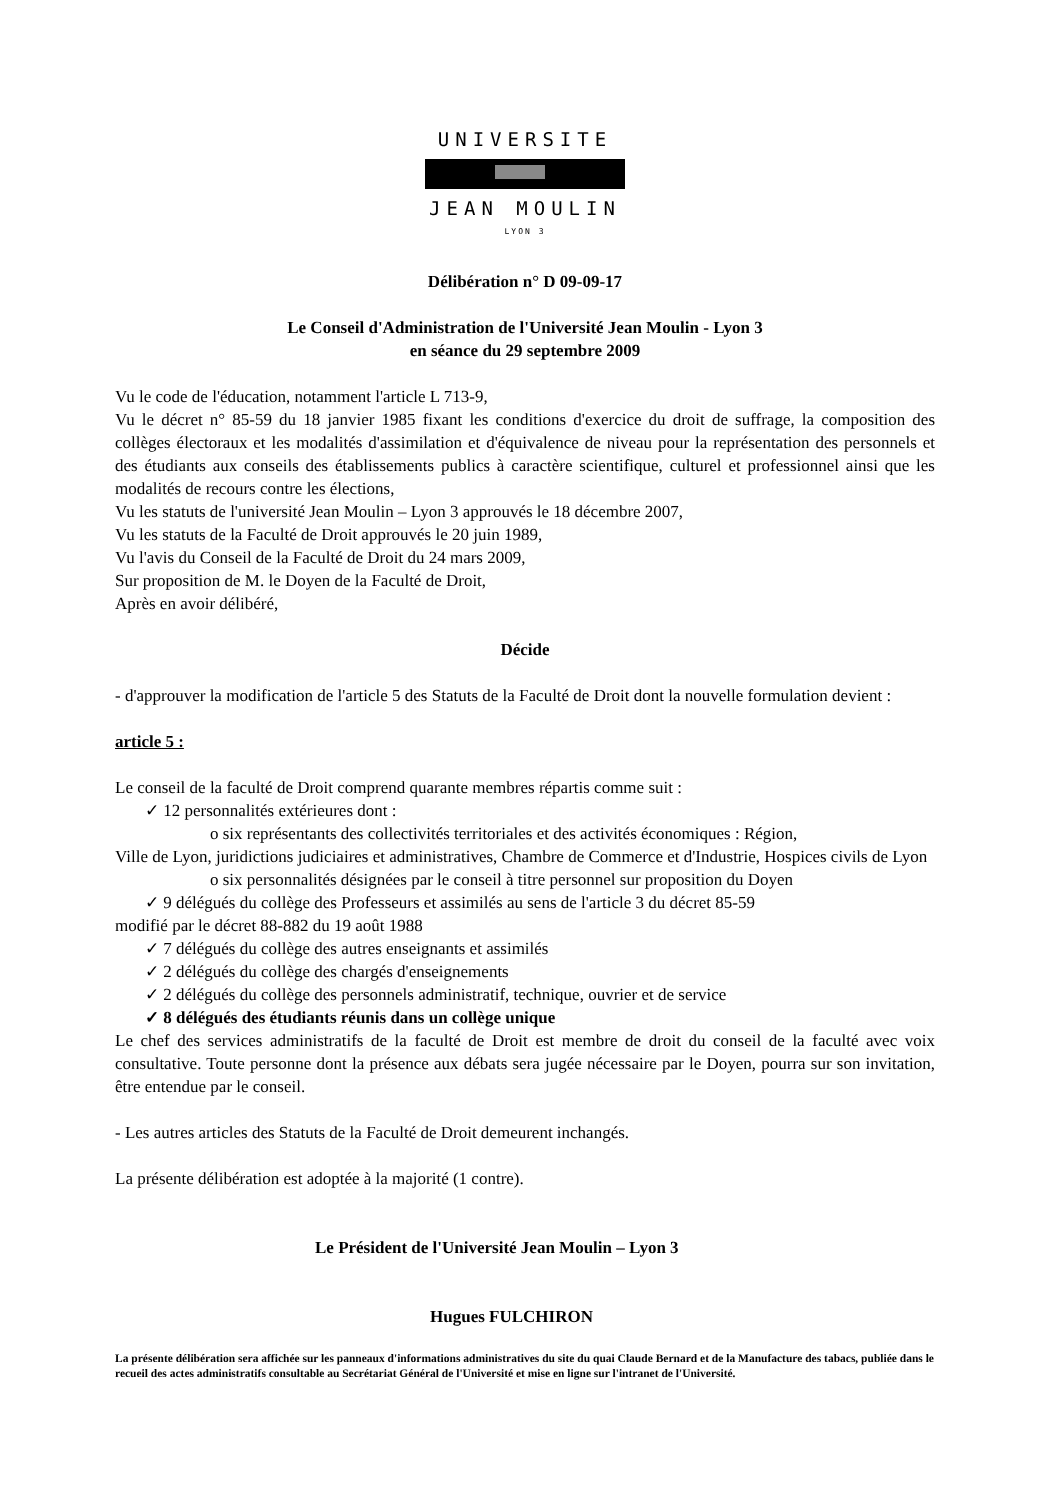UNIVERSITE
JEAN MOULIN
LYON 3
Délibération n° D 09-09-17
Le Conseil d'Administration de l'Université Jean Moulin - Lyon 3
en séance du 29 septembre 2009
Vu le code de l'éducation, notamment l'article L 713-9,
Vu le décret n° 85-59 du 18 janvier 1985 fixant les conditions d'exercice du droit de suffrage, la composition des collèges électoraux et les modalités d'assimilation et d'équivalence de niveau pour la représentation des personnels et des étudiants aux conseils des établissements publics à caractère scientifique, culturel et professionnel ainsi que les modalités de recours contre les élections,
Vu les statuts de l'université Jean Moulin – Lyon 3 approuvés le 18 décembre 2007,
Vu les statuts de la Faculté de Droit approuvés le 20 juin 1989,
Vu l'avis du Conseil de la Faculté de Droit du 24 mars 2009,
Sur proposition de M. le Doyen de la Faculté de Droit,
Après en avoir délibéré,
Décide
- d'approuver la modification de l'article 5 des Statuts de la Faculté de Droit dont la nouvelle formulation devient :
article 5 :
Le conseil de la faculté de Droit comprend quarante membres répartis comme suit :
✓ 12 personnalités extérieures dont :
o six représentants des collectivités territoriales et des activités économiques : Région,
Ville de Lyon, juridictions judiciaires et administratives, Chambre de Commerce et d'Industrie, Hospices civils de Lyon
o six personnalités désignées par le conseil à titre personnel sur proposition du Doyen
✓ 9 délégués du collège des Professeurs et assimilés au sens de l'article 3 du décret 85-59
modifié par le décret 88-882 du 19 août 1988
✓ 7 délégués du collège des autres enseignants et assimilés
✓ 2 délégués du collège des chargés d'enseignements
✓ 2 délégués du collège des personnels administratif, technique, ouvrier et de service
✓ 8 délégués des étudiants réunis dans un collège unique
Le chef des services administratifs de la faculté de Droit est membre de droit du conseil de la faculté avec voix consultative. Toute personne dont la présence aux débats sera jugée nécessaire par le Doyen, pourra sur son invitation, être entendue par le conseil.
- Les autres articles des Statuts de la Faculté de Droit demeurent inchangés.
La présente délibération est adoptée à la majorité (1 contre).
Le Président de l'Université Jean Moulin – Lyon 3
Hugues FULCHIRON
La présente délibération sera affichée sur les panneaux d'informations administratives du site du quai Claude Bernard et de la Manufacture des tabacs, publiée dans le recueil des actes administratifs consultable au Secrétariat Général de l'Université et mise en ligne sur l'intranet de l'Université.